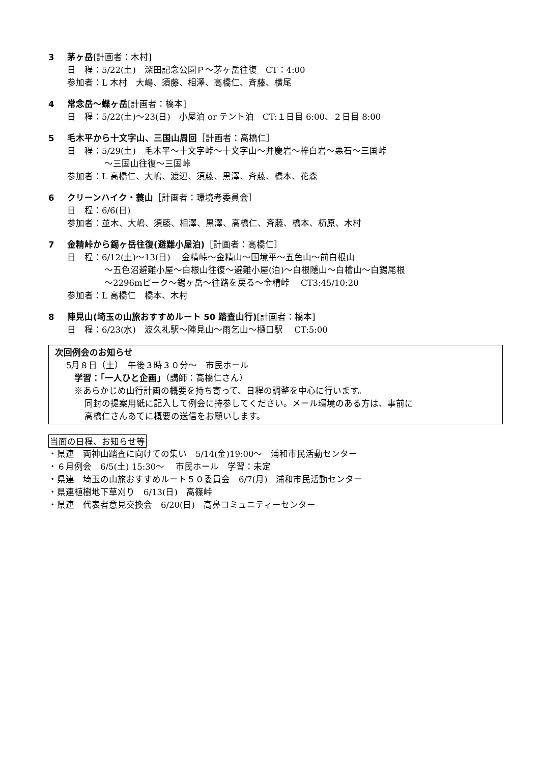3 茅ヶ岳[計画者：木村]
日　程：5/22(土)　深田記念公園Ｐ～茅ヶ岳往復　CT：4:00
参加者：L 木村　大嶋、須藤、相澤、高橋仁、斉藤、横尾
4 常念岳～蝶ヶ岳[計画者：橋本]
日　程：5/22(土)～23(日)　小屋泊 or テント泊　CT:１日目 6:00、２日目 8:00
5 毛木平から十文字山、三国山周回［計画者：高橋仁］
日　程：5/29(土)　毛木平～十文字峠～十文字山～弁慶岩～梓白岩～悪石～三国峠
～三国山往復～三国峠
参加者：L 高橋仁、大嶋、渡辺、須藤、黒澤、斉藤、橋本、花森
6 クリーンハイク・蓑山［計画者：環境考委員会］
日　程：6/6(日)
参加者：並木、大嶋、須藤、相澤、黒澤、高橋仁、斉藤、橋本、杤原、木村
7 金精峠から錫ヶ岳往復(避難小屋泊)［計画者：高橋仁］
日　程：6/12(土)～13(日)　 金精峠～金精山～国境平～五色山～前白根山
～五色沼避難小屋～白根山往復～避難小屋(泊)～白根隠山～白檜山～白錫尾根
～2296mピーク～錫ヶ岳～往路を戻る～金精峠　 CT3:45/10:20
参加者：L 高橋仁　橋本、木村
8 陣見山(埼玉の山旅おすすめルート 50 踏査山行)[計画者：橋本]
日　程：6/23(水)　波久礼駅～陣見山～雨乞山～樋口駅　 CT:5:00
次回例会のお知らせ
5月８日（土）　午後３時３０分～　市民ホール
学習：「一人ひと企画」（講師：高橋仁さん）
※あらかじめ山行計画の概要を持ち寄って、日程の調整を中心に行います。
同封の提案用紙に記入して例会に持参してください。メール環境のある方は、事前に
高橋仁さんあてに概要の送信をお願いします。
当面の日程、お知らせ等
・県連　両神山踏査に向けての集い　5/14(金)19:00～　浦和市民活動センター
・６月例会　6/5(土) 15:30～　 市民ホール　学習：未定
・県連　埼玉の山旅おすすめルート５０委員会　6/7(月)　浦和市民活動センター
・県連植樹地下草刈り　6/13(日)　高篠峠
・県連　代表者意見交換会　6/20(日)　高鼻コミュニティーセンター